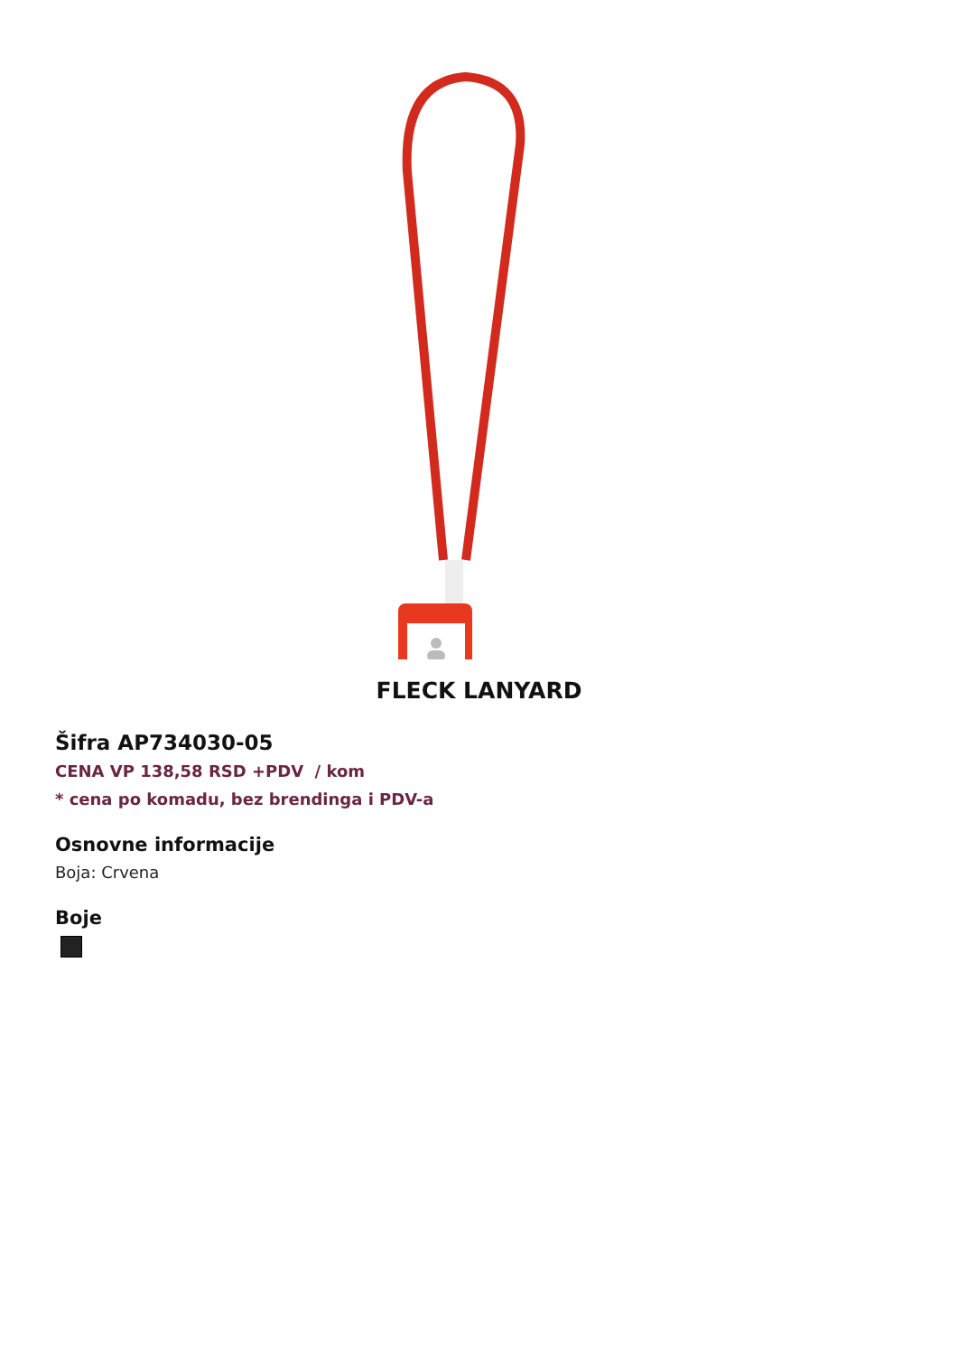FLECK LANYARD
Šifra AP734030-05
CENA VP 138,58 RSD +PDV / kom
* cena po komadu, bez brendinga i PDV-a
Osnovne informacije
Boja: Crvena
Boje